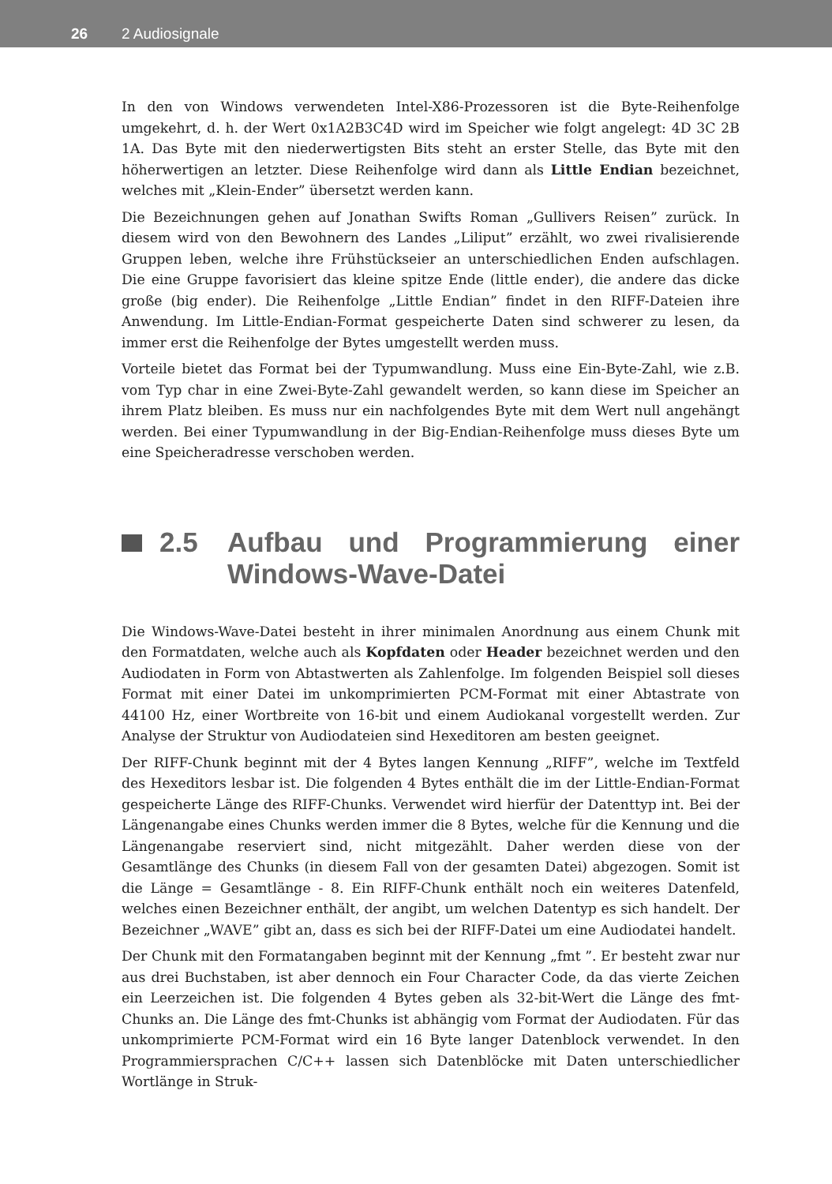26 2 Audiosignale
In den von Windows verwendeten Intel-X86-Prozessoren ist die Byte-Reihenfolge umgekehrt, d. h. der Wert 0x1A2B3C4D wird im Speicher wie folgt angelegt: 4D 3C 2B 1A. Das Byte mit den niederwertigsten Bits steht an erster Stelle, das Byte mit den höherwertigen an letzter. Diese Reihenfolge wird dann als Little Endian bezeichnet, welches mit „Klein-Ender” übersetzt werden kann.
Die Bezeichnungen gehen auf Jonathan Swifts Roman „Gullivers Reisen” zurück. In diesem wird von den Bewohnern des Landes „Liliput” erzählt, wo zwei rivalisierende Gruppen leben, welche ihre Frühstückseier an unterschiedlichen Enden aufschlagen. Die eine Gruppe favorisiert das kleine spitze Ende (little ender), die andere das dicke große (big ender). Die Reihenfolge „Little Endian” findet in den RIFF-Dateien ihre Anwendung. Im Little-Endian-Format gespeicherte Daten sind schwerer zu lesen, da immer erst die Reihenfolge der Bytes umgestellt werden muss.
Vorteile bietet das Format bei der Typumwandlung. Muss eine Ein-Byte-Zahl, wie z.B. vom Typ char in eine Zwei-Byte-Zahl gewandelt werden, so kann diese im Speicher an ihrem Platz bleiben. Es muss nur ein nachfolgendes Byte mit dem Wert null angehängt werden. Bei einer Typumwandlung in der Big-Endian-Reihenfolge muss dieses Byte um eine Speicheradresse verschoben werden.
2.5 Aufbau und Programmierung einer Windows-Wave-Datei
Die Windows-Wave-Datei besteht in ihrer minimalen Anordnung aus einem Chunk mit den Formatdaten, welche auch als Kopfdaten oder Header bezeichnet werden und den Audiodaten in Form von Abtastwerten als Zahlenfolge. Im folgenden Beispiel soll dieses Format mit einer Datei im unkomprimierten PCM-Format mit einer Abtastrate von 44100 Hz, einer Wortbreite von 16-bit und einem Audiokanal vorgestellt werden. Zur Analyse der Struktur von Audiodateien sind Hexeditoren am besten geeignet.
Der RIFF-Chunk beginnt mit der 4 Bytes langen Kennung „RIFF”, welche im Textfeld des Hexeditors lesbar ist. Die folgenden 4 Bytes enthält die im der Little-Endian-Format gespeicherte Länge des RIFF-Chunks. Verwendet wird hierfür der Datenttyp int. Bei der Längenangabe eines Chunks werden immer die 8 Bytes, welche für die Kennung und die Längenangabe reserviert sind, nicht mitgezählt. Daher werden diese von der Gesamtlänge des Chunks (in diesem Fall von der gesamten Datei) abgezogen. Somit ist die Länge = Gesamtlänge - 8. Ein RIFF-Chunk enthält noch ein weiteres Datenfeld, welches einen Bezeichner enthält, der angibt, um welchen Datentyp es sich handelt. Der Bezeichner „WAVE” gibt an, dass es sich bei der RIFF-Datei um eine Audiodatei handelt.
Der Chunk mit den Formatangaben beginnt mit der Kennung „fmt ”. Er besteht zwar nur aus drei Buchstaben, ist aber dennoch ein Four Character Code, da das vierte Zeichen ein Leerzeichen ist. Die folgenden 4 Bytes geben als 32-bit-Wert die Länge des fmt-Chunks an. Die Länge des fmt-Chunks ist abhängig vom Format der Audiodaten. Für das unkomprimierte PCM-Format wird ein 16 Byte langer Datenblock verwendet. In den Programmiersprachen C/C++ lassen sich Datenblöcke mit Daten unterschiedlicher Wortlänge in Struk-